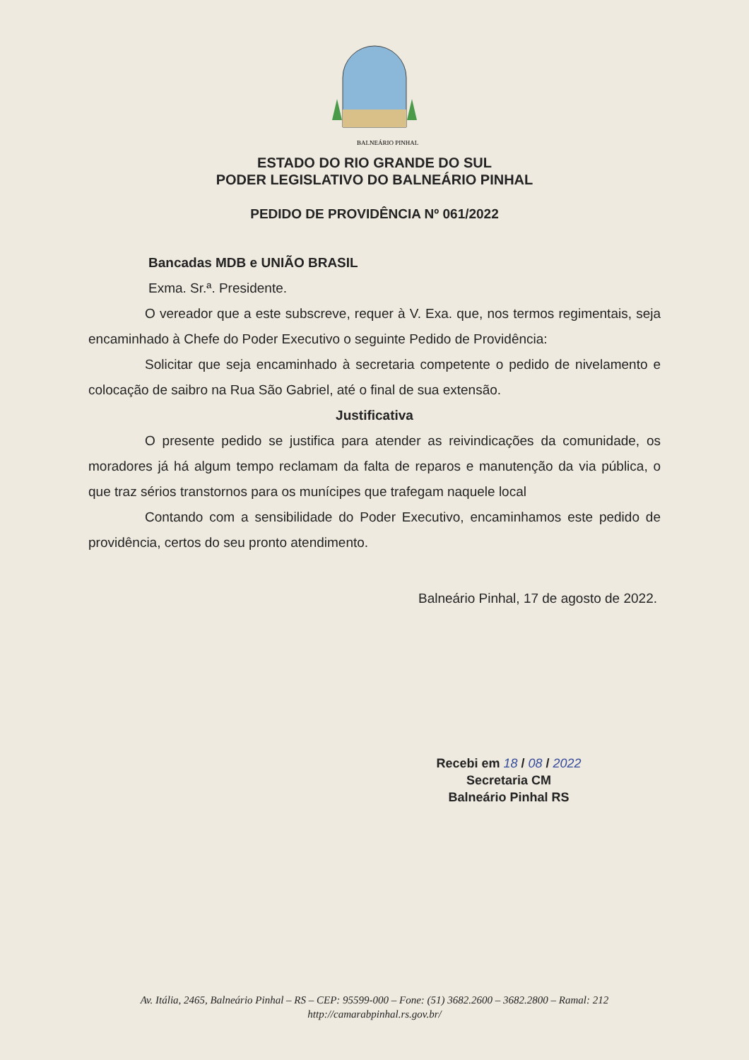BALNEÁRIO PINHAL
ESTADO DO RIO GRANDE DO SUL
PODER LEGISLATIVO DO BALNEÁRIO PINHAL
PEDIDO DE PROVIDÊNCIA Nº 061/2022
Bancadas MDB e UNIÃO BRASIL
Exma. Sr.ª. Presidente.
O vereador que a este subscreve, requer à V. Exa. que, nos termos regimentais, seja encaminhado à Chefe do Poder Executivo o seguinte Pedido de Providência:
Solicitar que seja encaminhado à secretaria competente o pedido de nivelamento e colocação de saibro na Rua São Gabriel, até o final de sua extensão.
Justificativa
O presente pedido se justifica para atender as reivindicações da comunidade, os moradores já há algum tempo reclamam da falta de reparos e manutenção da via pública, o que traz sérios transtornos para os munícipes que trafegam naquele local
Contando com a sensibilidade do Poder Executivo, encaminhamos este pedido de providência, certos do seu pronto atendimento.
Balneário Pinhal, 17 de agosto de 2022.
Recebi em 18 / 08 / 2022
Secretaria CM
Balneário Pinhal RS
Av. Itália, 2465, Balneário Pinhal – RS – CEP: 95599-000 – Fone: (51) 3682.2600 – 3682.2800 – Ramal: 212
http://camarabpinhal.rs.gov.br/